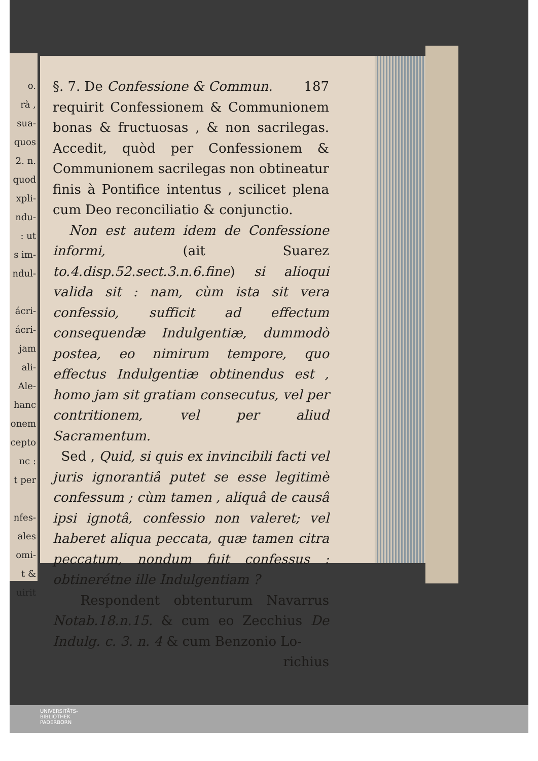o.
rà ,
sua-
quos
2. n.
quod
xpli-
ndu-
: ut
s im-
ndul-
ácri-
ácri-
jam
ali-
Ale-
hanc
onem
cepto
nc :
t per
nfes-
ales
omi-
t &
uirit
§. 7. De Confessione & Commun. 187
requirit Confessionem & Communionem bonas & fructuosas , & non sacrilegas. Accedit, quòd per Confessionem & Communionem sacrilegas non obtineatur finis à Pontifice intentus , scilicet plena cum Deo reconciliatio & conjunctio.
Non est autem idem de Confessione informi, (ait Suarez to.4.disp.52.sect.3.n.6.fine) si alioqui valida sit : nam, cùm ista sit vera confessio, sufficit ad effectum consequendæ Indulgentiæ, dummodò postea, eo nimirum tempore, quo effectus Indulgentiæ obtinendus est , homo jam sit gratiam consecutus, vel per contritionem, vel per aliud Sacramentum.
Sed , Quid, si quis ex invincibili facti vel juris ignorantiâ putet se esse legitimè confessum ; cùm tamen , aliquâ de causâ ipsi ignotâ, confessio non valeret; vel haberet aliqua peccata, quæ tamen citra peccatum, nondum fuit confessus : obtinerétne ille Indulgentiam ?
Respondent obtenturum Navarrus Notab.18.n.15. & cum eo Zecchius De Indulg. c. 3. n. 4 & cum Benzonio Lo-
richius
UNIVERSITÄTS-
BIBLIOTHEK
PADERBORN